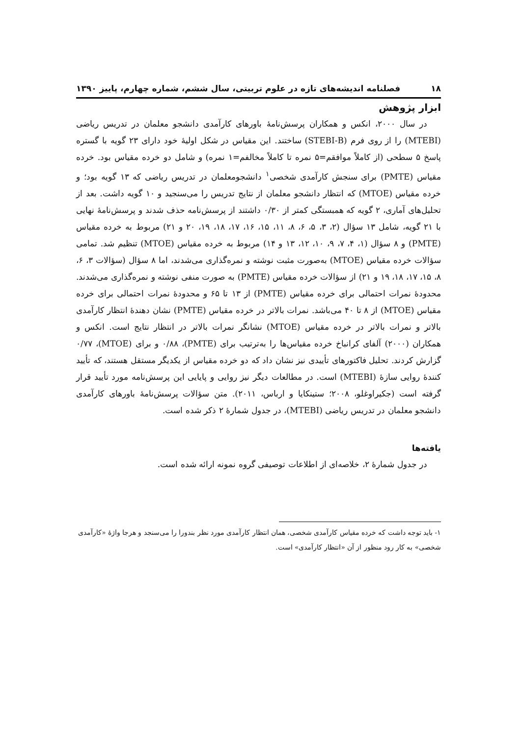۱۸ فصلنامه اندیشه‌های تازه در علوم تربیتی، سال ششم، شماره چهارم، پاییز ۱۳۹۰
ابزار پژوهش
در سال ۲۰۰۰، انکس و همکاران پرسش‌نامهٔ باورهای کارآمدی دانشجو معلمان در تدریس ریاضی (MTEBI) را از روی فرم (STEBI-B) ساختند. این مقیاس در شکل اولیهٔ خود دارای ۲۳ گویه با گستره پاسخ ۵ سطحی (از کاملاً موافقم=۵ نمره تا کاملاً مخالفم=۱ نمره) و شامل دو خرده مقیاس بود. خرده مقیاس (PMTE) برای سنجش کارآمدی شخصی<sup>۱</sup> دانشجومعلمان در تدریس ریاضی که ۱۳ گویه بود؛ و خرده مقیاس (MTOE) که انتظار دانشجو معلمان از نتایج تدریس را می‌سنجید و ۱۰ گویه داشت. بعد از تحلیل‌های آماری، ۲ گویه که همبستگی کمتر از ۰/۳۰ داشتند از پرسش‌نامه حذف شدند و پرسش‌نامهٔ نهایی با ۲۱ گویه، شامل ۱۳ سؤال (۲، ۳، ۵، ۶، ۸، ۱۱، ۱۵، ۱۶، ۱۷، ۱۸، ۱۹، ۲۰ و ۲۱) مربوط به خرده مقیاس (PMTE) و ۸ سؤال (۱، ۴، ۷، ۹، ۱۰، ۱۲، ۱۳ و ۱۴) مربوط به خرده مقیاس (MTOE) تنظیم شد. تمامی سؤالات خرده مقیاس (MTOE) به‌صورت مثبت نوشته و نمره‌گذاری می‌شدند، اما ۸ سؤال (سؤالات ۳، ۶، ۸، ۱۵، ۱۷، ۱۸، ۱۹ و ۲۱) از سؤالات خرده مقیاس (PMTE) به صورت منفی نوشته و نمره‌گذاری می‌شدند. محدودهٔ نمرات احتمالی برای خرده مقیاس (PMTE) از ۱۳ تا ۶۵ و محدودهٔ نمرات احتمالی برای خرده مقیاس (MTOE) از ۸ تا ۴۰ می‌باشد. نمرات بالاتر در خرده مقیاس (PMTE) نشان دهندهٔ انتظار کارآمدی بالاتر و نمرات بالاتر در خرده مقیاس (MTOE) نشانگر نمرات بالاتر در انتظار نتایج است. انکس و همکاران (۲۰۰۰) آلفای کرانباخ خرده مقیاس‌ها را به‌ترتیب برای (PMTE)، ۰/۸۸ و برای (MTOE)، ۰/۷۷ گزارش کردند. تحلیل فاکتورهای تأییدی نیز نشان داد که دو خرده مقیاس از یکدیگر مستقل هستند، که تأیید کنندهٔ روایی سازهٔ (MTEBI) است. در مطالعات دیگر نیز روایی و پایایی این پرسش‌نامه مورد تأیید قرار گرفته است (جکیراوغلو، ۲۰۰۸؛ ستینکایا و ارباس، ۲۰۱۱). متن سؤالات پرسش‌نامهٔ باورهای کارآمدی دانشجو معلمان در تدریس ریاضی (MTEBI)، در جدول شمارهٔ ۲ ذکر شده است.
یافته‌ها
در جدول شمارهٔ ۲، خلاصه‌ای از اطلاعات توصیفی گروه نمونه ارائه شده است.
۱- باید توجه داشت که خرده مقیاس کارآمدی شخصی، همان انتظار کارآمدی مورد نظر بندورا را می‌سنجد و هرجا واژهٔ «کارآمدی شخصی» به کار رود منظور از آن «انتظار کارآمدی» است.